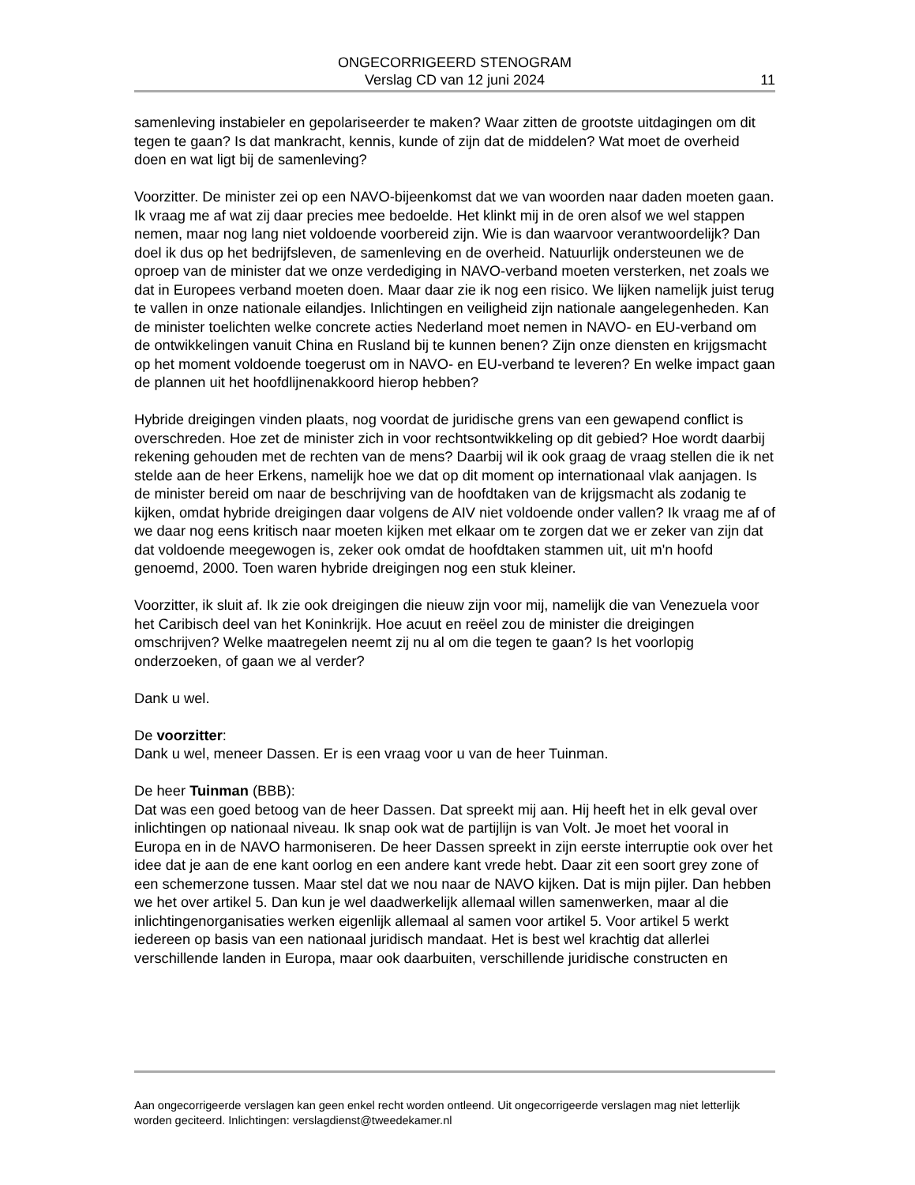ONGECORRIGEERD STENOGRAM
Verslag CD van 12 juni 2024
11
samenleving instabieler en gepolariseerder te maken? Waar zitten de grootste uitdagingen om dit tegen te gaan? Is dat mankracht, kennis, kunde of zijn dat de middelen? Wat moet de overheid doen en wat ligt bij de samenleving?
Voorzitter. De minister zei op een NAVO-bijeenkomst dat we van woorden naar daden moeten gaan. Ik vraag me af wat zij daar precies mee bedoelde. Het klinkt mij in de oren alsof we wel stappen nemen, maar nog lang niet voldoende voorbereid zijn. Wie is dan waarvoor verantwoordelijk? Dan doel ik dus op het bedrijfsleven, de samenleving en de overheid. Natuurlijk ondersteunen we de oproep van de minister dat we onze verdediging in NAVO-verband moeten versterken, net zoals we dat in Europees verband moeten doen. Maar daar zie ik nog een risico. We lijken namelijk juist terug te vallen in onze nationale eilandjes. Inlichtingen en veiligheid zijn nationale aangelegenheden. Kan de minister toelichten welke concrete acties Nederland moet nemen in NAVO- en EU-verband om de ontwikkelingen vanuit China en Rusland bij te kunnen benen? Zijn onze diensten en krijgsmacht op het moment voldoende toegerust om in NAVO- en EU-verband te leveren? En welke impact gaan de plannen uit het hoofdlijnenakkoord hierop hebben?
Hybride dreigingen vinden plaats, nog voordat de juridische grens van een gewapend conflict is overschreden. Hoe zet de minister zich in voor rechtsontwikkeling op dit gebied? Hoe wordt daarbij rekening gehouden met de rechten van de mens? Daarbij wil ik ook graag de vraag stellen die ik net stelde aan de heer Erkens, namelijk hoe we dat op dit moment op internationaal vlak aanjagen. Is de minister bereid om naar de beschrijving van de hoofdtaken van de krijgsmacht als zodanig te kijken, omdat hybride dreigingen daar volgens de AIV niet voldoende onder vallen? Ik vraag me af of we daar nog eens kritisch naar moeten kijken met elkaar om te zorgen dat we er zeker van zijn dat dat voldoende meegewogen is, zeker ook omdat de hoofdtaken stammen uit, uit m'n hoofd genoemd, 2000. Toen waren hybride dreigingen nog een stuk kleiner.
Voorzitter, ik sluit af. Ik zie ook dreigingen die nieuw zijn voor mij, namelijk die van Venezuela voor het Caribisch deel van het Koninkrijk. Hoe acuut en reëel zou de minister die dreigingen omschrijven? Welke maatregelen neemt zij nu al om die tegen te gaan? Is het voorlopig onderzoeken, of gaan we al verder?
Dank u wel.
De voorzitter:
Dank u wel, meneer Dassen. Er is een vraag voor u van de heer Tuinman.
De heer Tuinman (BBB):
Dat was een goed betoog van de heer Dassen. Dat spreekt mij aan. Hij heeft het in elk geval over inlichtingen op nationaal niveau. Ik snap ook wat de partijlijn is van Volt. Je moet het vooral in Europa en in de NAVO harmoniseren. De heer Dassen spreekt in zijn eerste interruptie ook over het idee dat je aan de ene kant oorlog en een andere kant vrede hebt. Daar zit een soort grey zone of een schemerzone tussen. Maar stel dat we nou naar de NAVO kijken. Dat is mijn pijler. Dan hebben we het over artikel 5. Dan kun je wel daadwerkelijk allemaal willen samenwerken, maar al die inlichtingenorganisaties werken eigenlijk allemaal al samen voor artikel 5. Voor artikel 5 werkt iedereen op basis van een nationaal juridisch mandaat. Het is best wel krachtig dat allerlei verschillende landen in Europa, maar ook daarbuiten, verschillende juridische constructen en
Aan ongecorrigeerde verslagen kan geen enkel recht worden ontleend. Uit ongecorrigeerde verslagen mag niet letterlijk worden geciteerd. Inlichtingen: verslagdienst@tweedekamer.nl